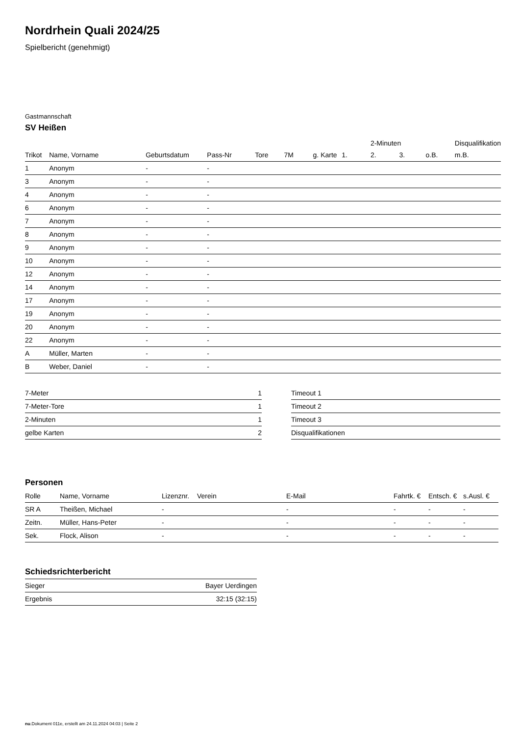Nordrhein Quali 2024/25
Spielbericht (genehmigt)
Gastmannschaft
SV Heißen
| | | | | | | | | 2-Minuten | | | Disqualifikation |
| Trikot | Name, Vorname | Geburtsdatum | Pass-Nr | Tore | 7M | g. Karte | 1. | 2. | 3. | o.B. | m.B. |
| 1 | Anonym | - | - | | | | | | | | |
| 3 | Anonym | - | - | | | | | | | | |
| 4 | Anonym | - | - | | | | | | | | |
| 6 | Anonym | - | - | | | | | | | | |
| 7 | Anonym | - | - | | | | | | | | |
| 8 | Anonym | - | - | | | | | | | | |
| 9 | Anonym | - | - | | | | | | | | |
| 10 | Anonym | - | - | | | | | | | | |
| 12 | Anonym | - | - | | | | | | | | |
| 14 | Anonym | - | - | | | | | | | | |
| 17 | Anonym | - | - | | | | | | | | |
| 19 | Anonym | - | - | | | | | | | | |
| 20 | Anonym | - | - | | | | | | | | |
| 22 | Anonym | - | - | | | | | | | | |
| A | Müller, Marten | - | - | | | | | | | | |
| B | Weber, Daniel | - | - | | | | | | | | |
| 7-Meter | 1 |
| 7-Meter-Tore | 1 |
| 2-Minuten | 1 |
| gelbe Karten | 2 |
| Timeout 1 |
| Timeout 2 |
| Timeout 3 |
| Disqualifikationen |
Personen
| Rolle | Name, Vorname | Lizenznr. | Verein | E-Mail | Fahrtk. € | Entsch. € | s.Ausl. € |
| --- | --- | --- | --- | --- | --- | --- | --- |
| SR A | Theißen, Michael | - | | - | - | - | - |
| Zeitn. | Müller, Hans-Peter | - | | - | - | - | - |
| Sek. | Flock, Alison | - | | - | - | - | - |
Schiedsrichterbericht
| Sieger | Bayer Uerdingen |
| Ergebnis | 32:15 (32:15) |
nu.Dokument 011e, erstellt am 24.11.2024 04:03 | Seite 2